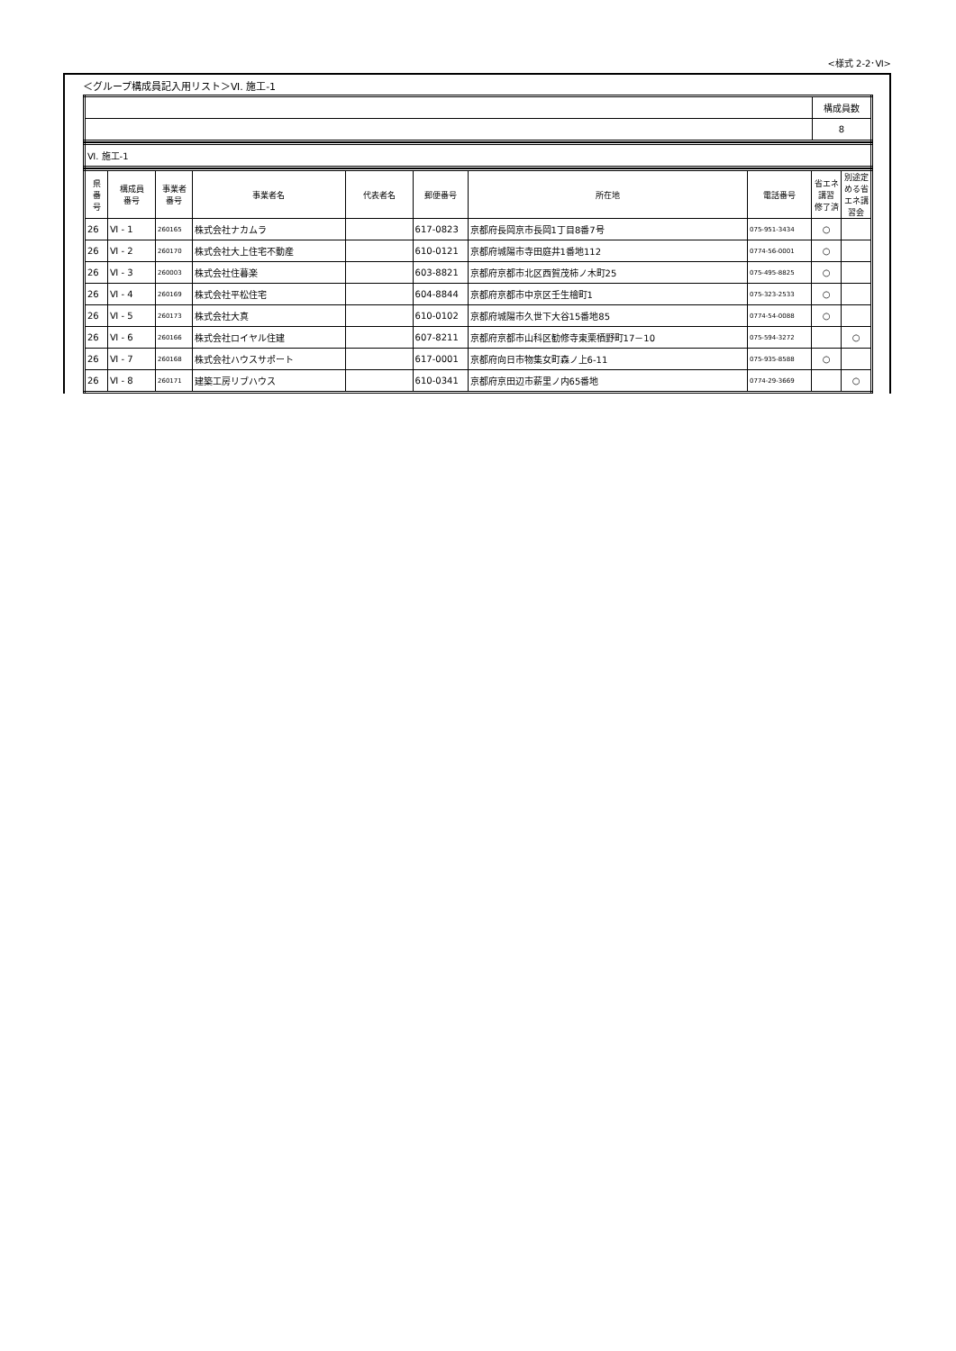<様式 2-2･Ⅵ>
＜グループ構成員記入用リスト＞Ⅵ. 施工-1
| | 構成員数 |
| | 8 |
| Ⅵ. 施工-1 |
| 県 番 号 | 構成員 番号 | 事業者 番号 | 事業者名 | 代表者名 | 郵便番号 | 所在地 | 電話番号 | 省エネ 講習 修了済 | 別途定 める省 エネ講 習会 |
| --- | --- | --- | --- | --- | --- | --- | --- | --- | --- |
| 26 | Ⅵ - 1 | 260165 | 株式会社ナカムラ | | 617-0823 | 京都府長岡京市長岡1丁目8番7号 | 075-951-3434 | ○ | |
| 26 | Ⅵ - 2 | 260170 | 株式会社大上住宅不動産 | | 610-0121 | 京都府城陽市寺田庭井1番地112 | 0774-56-0001 | ○ | |
| 26 | Ⅵ - 3 | 260003 | 株式会社住暮楽 | | 603-8821 | 京都府京都市北区西賀茂柿ノ木町25 | 075-495-8825 | ○ | |
| 26 | Ⅵ - 4 | 260169 | 株式会社平松住宅 | | 604-8844 | 京都府京都市中京区壬生檜町1 | 075-323-2533 | ○ | |
| 26 | Ⅵ - 5 | 260173 | 株式会社大真 | | 610-0102 | 京都府城陽市久世下大谷15番地85 | 0774-54-0088 | ○ | |
| 26 | Ⅵ - 6 | 260166 | 株式会社ロイヤル住建 | | 607-8211 | 京都府京都市山科区勧修寺東栗栖野町17－10 | 075-594-3272 | | ○ |
| 26 | Ⅵ - 7 | 260168 | 株式会社ハウスサポート | | 617-0001 | 京都府向日市物集女町森ノ上6-11 | 075-935-8588 | ○ | |
| 26 | Ⅵ - 8 | 260171 | 建築工房リブハウス | | 610-0341 | 京都府京田辺市薪里ノ内65番地 | 0774-29-3669 | | ○ |